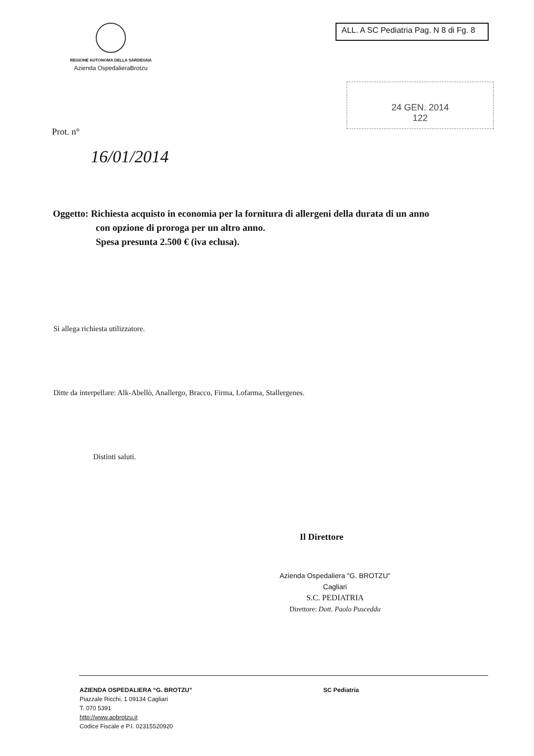REGIONE AUTONOMA DELLA SARDEGNA
Azienda OspedalieraBrotzu
ALL. A SC Pediatria Pag. N 8 di Fg. 8
24 GEN. 2014
122
Prot. n°
16/01/2014
Oggetto: Richiesta acquisto in economia per la fornitura di allergeni della durata di un anno
con opzione di proroga per un altro anno.
Spesa presunta 2.500 € (iva eclusa).
Si allega richiesta utilizzatore.
Ditte da interpellare: Alk-Abellò, Anallergo, Bracco, Firma, Lofarma, Stallergenes.
Distinti saluti.
Il Direttore
Azienda Ospedaliera "G. BROTZU"
Cagliari
S.C. PEDIATRIA
Direttore: Dott. Paolo Pusceddu
AZIENDA OSPEDALIERA “G. BROTZU”
Piazzale Ricchi, 1 09134 Cagliari
T. 070 5391
http://www.aobrotzu.it
Codice Fiscale e P.I. 02315520920
SC Pediatria